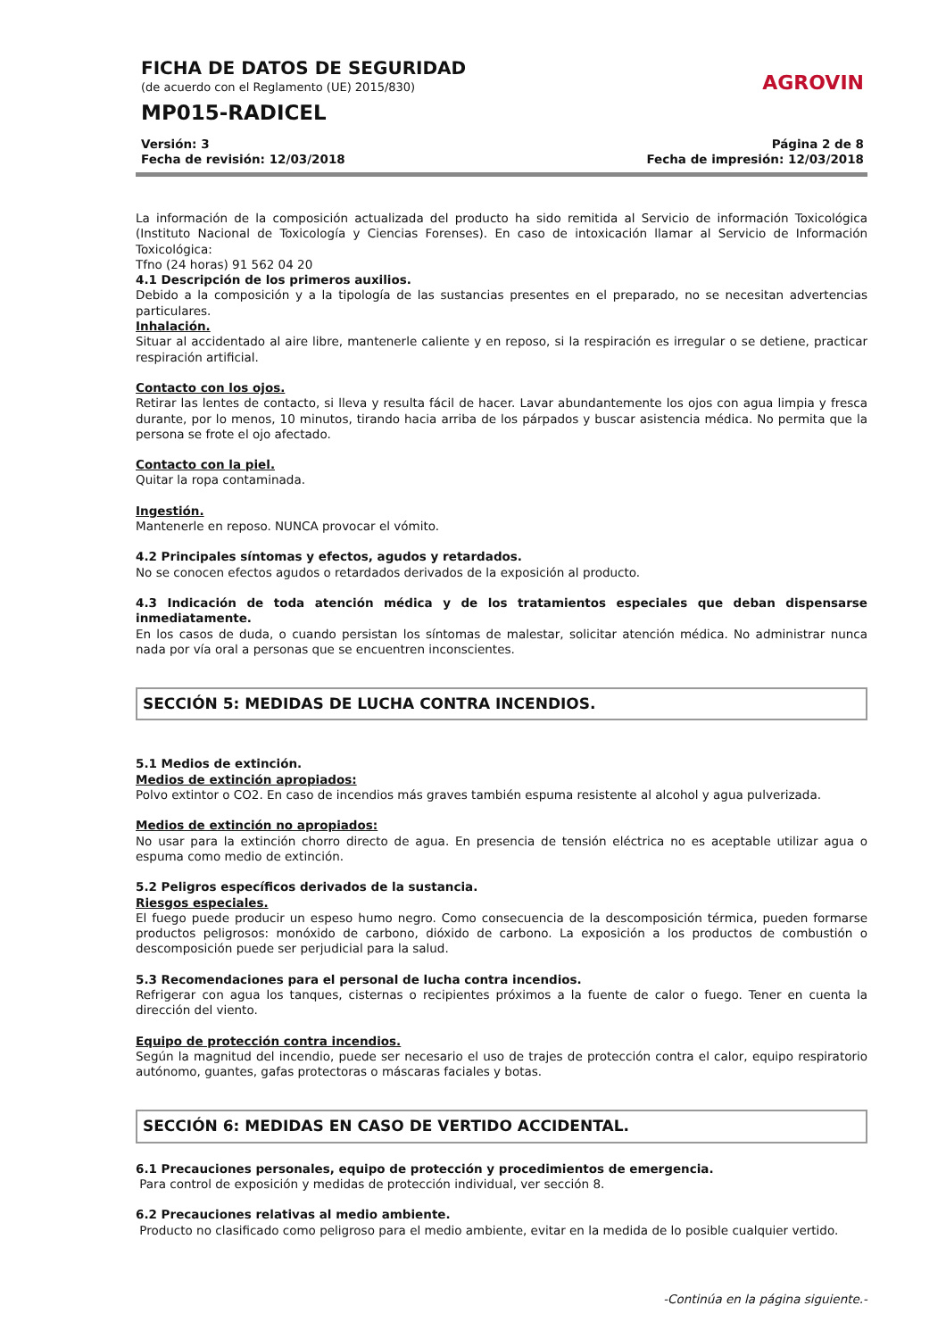FICHA DE DATOS DE SEGURIDAD
(de acuerdo con el Reglamento (UE) 2015/830)
MP015-RADICEL
AGROVIN
Versión: 3
Fecha de revisión: 12/03/2018
Página 2 de 8
Fecha de impresión: 12/03/2018
La información de la composición actualizada del producto ha sido remitida al Servicio de información Toxicológica (Instituto Nacional de Toxicología y Ciencias Forenses). En caso de intoxicación llamar al Servicio de Información Toxicológica:
Tfno (24 horas) 91 562 04 20
4.1 Descripción de los primeros auxilios.
Debido a la composición y a la tipología de las sustancias presentes en el preparado, no se necesitan advertencias particulares.
Inhalación.
Situar al accidentado al aire libre, mantenerle caliente y en reposo, si la respiración es irregular o se detiene, practicar respiración artificial.
Contacto con los ojos.
Retirar las lentes de contacto, si lleva y resulta fácil de hacer. Lavar abundantemente los ojos con agua limpia y fresca durante, por lo menos, 10 minutos, tirando hacia arriba de los párpados y buscar asistencia médica. No permita que la persona se frote el ojo afectado.
Contacto con la piel.
Quitar la ropa contaminada.
Ingestión.
Mantenerle en reposo. NUNCA provocar el vómito.
4.2 Principales síntomas y efectos, agudos y retardados.
No se conocen efectos agudos o retardados derivados de la exposición al producto.
4.3 Indicación de toda atención médica y de los tratamientos especiales que deban dispensarse inmediatamente.
En los casos de duda, o cuando persistan los síntomas de malestar, solicitar atención médica. No administrar nunca nada por vía oral a personas que se encuentren inconscientes.
SECCIÓN 5: MEDIDAS DE LUCHA CONTRA INCENDIOS.
5.1 Medios de extinción.
Medios de extinción apropiados:
Polvo extintor o CO2. En caso de incendios más graves también espuma resistente al alcohol y agua pulverizada.
Medios de extinción no apropiados:
No usar para la extinción chorro directo de agua. En presencia de tensión eléctrica no es aceptable utilizar agua o espuma como medio de extinción.
5.2 Peligros específicos derivados de la sustancia.
Riesgos especiales.
El fuego puede producir un espeso humo negro. Como consecuencia de la descomposición térmica, pueden formarse productos peligrosos: monóxido de carbono, dióxido de carbono. La exposición a los productos de combustión o descomposición puede ser perjudicial para la salud.
5.3 Recomendaciones para el personal de lucha contra incendios.
Refrigerar con agua los tanques, cisternas o recipientes próximos a la fuente de calor o fuego. Tener en cuenta la dirección del viento.
Equipo de protección contra incendios.
Según la magnitud del incendio, puede ser necesario el uso de trajes de protección contra el calor, equipo respiratorio autónomo, guantes, gafas protectoras o máscaras faciales y botas.
SECCIÓN 6: MEDIDAS EN CASO DE VERTIDO ACCIDENTAL.
6.1 Precauciones personales, equipo de protección y procedimientos de emergencia.
Para control de exposición y medidas de protección individual, ver sección 8.
6.2 Precauciones relativas al medio ambiente.
Producto no clasificado como peligroso para el medio ambiente, evitar en la medida de lo posible cualquier vertido.
-Continúa en la página siguiente.-